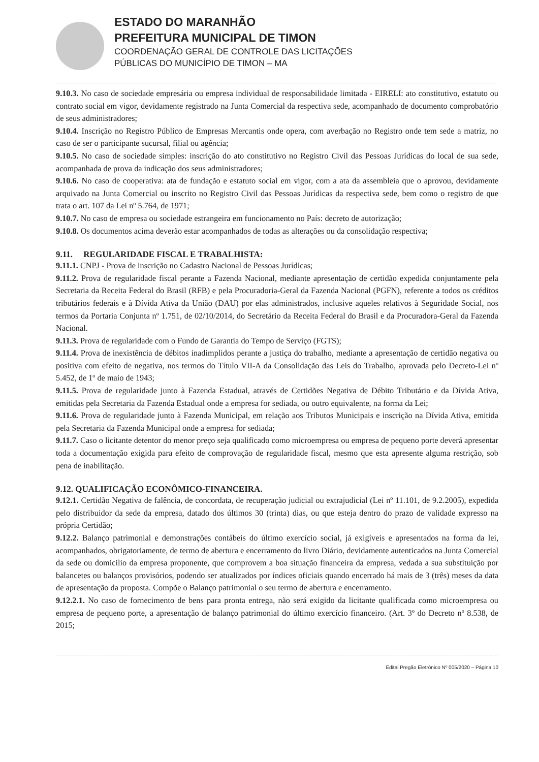ESTADO DO MARANHÃO
PREFEITURA MUNICIPAL DE TIMON
COORDENAÇÃO GERAL DE CONTROLE DAS LICITAÇÕES
PÚBLICAS DO MUNICÍPIO DE TIMON – MA
9.10.3. No caso de sociedade empresária ou empresa individual de responsabilidade limitada - EIRELI: ato constitutivo, estatuto ou contrato social em vigor, devidamente registrado na Junta Comercial da respectiva sede, acompanhado de documento comprobatório de seus administradores;
9.10.4. Inscrição no Registro Público de Empresas Mercantis onde opera, com averbação no Registro onde tem sede a matriz, no caso de ser o participante sucursal, filial ou agência;
9.10.5. No caso de sociedade simples: inscrição do ato constitutivo no Registro Civil das Pessoas Jurídicas do local de sua sede, acompanhada de prova da indicação dos seus administradores;
9.10.6. No caso de cooperativa: ata de fundação e estatuto social em vigor, com a ata da assembleia que o aprovou, devidamente arquivado na Junta Comercial ou inscrito no Registro Civil das Pessoas Jurídicas da respectiva sede, bem como o registro de que trata o art. 107 da Lei nº 5.764, de 1971;
9.10.7. No caso de empresa ou sociedade estrangeira em funcionamento no País: decreto de autorização;
9.10.8. Os documentos acima deverão estar acompanhados de todas as alterações ou da consolidação respectiva;
9.11. REGULARIDADE FISCAL E TRABALHISTA:
9.11.1. CNPJ - Prova de inscrição no Cadastro Nacional de Pessoas Jurídicas;
9.11.2. Prova de regularidade fiscal perante a Fazenda Nacional, mediante apresentação de certidão expedida conjuntamente pela Secretaria da Receita Federal do Brasil (RFB) e pela Procuradoria-Geral da Fazenda Nacional (PGFN), referente a todos os créditos tributários federais e à Dívida Ativa da União (DAU) por elas administrados, inclusive aqueles relativos à Seguridade Social, nos termos da Portaria Conjunta nº 1.751, de 02/10/2014, do Secretário da Receita Federal do Brasil e da Procuradora-Geral da Fazenda Nacional.
9.11.3. Prova de regularidade com o Fundo de Garantia do Tempo de Serviço (FGTS);
9.11.4. Prova de inexistência de débitos inadimplidos perante a justiça do trabalho, mediante a apresentação de certidão negativa ou positiva com efeito de negativa, nos termos do Título VII-A da Consolidação das Leis do Trabalho, aprovada pelo Decreto-Lei nº 5.452, de 1º de maio de 1943;
9.11.5. Prova de regularidade junto à Fazenda Estadual, através de Certidões Negativa de Débito Tributário e da Dívida Ativa, emitidas pela Secretaria da Fazenda Estadual onde a empresa for sediada, ou outro equivalente, na forma da Lei;
9.11.6. Prova de regularidade junto à Fazenda Municipal, em relação aos Tributos Municipais e inscrição na Dívida Ativa, emitida pela Secretaria da Fazenda Municipal onde a empresa for sediada;
9.11.7. Caso o licitante detentor do menor preço seja qualificado como microempresa ou empresa de pequeno porte deverá apresentar toda a documentação exigida para efeito de comprovação de regularidade fiscal, mesmo que esta apresente alguma restrição, sob pena de inabilitação.
9.12. QUALIFICAÇÃO ECONÔMICO-FINANCEIRA.
9.12.1. Certidão Negativa de falência, de concordata, de recuperação judicial ou extrajudicial (Lei nº 11.101, de 9.2.2005), expedida pelo distribuidor da sede da empresa, datado dos últimos 30 (trinta) dias, ou que esteja dentro do prazo de validade expresso na própria Certidão;
9.12.2. Balanço patrimonial e demonstrações contábeis do último exercício social, já exigíveis e apresentados na forma da lei, acompanhados, obrigatoriamente, de termo de abertura e encerramento do livro Diário, devidamente autenticados na Junta Comercial da sede ou domicilio da empresa proponente, que comprovem a boa situação financeira da empresa, vedada a sua substituição por balancetes ou balanços provisórios, podendo ser atualizados por índices oficiais quando encerrado há mais de 3 (três) meses da data de apresentação da proposta. Compõe o Balanço patrimonial o seu termo de abertura e encerramento.
9.12.2.1. No caso de fornecimento de bens para pronta entrega, não será exigido da licitante qualificada como microempresa ou empresa de pequeno porte, a apresentação de balanço patrimonial do último exercício financeiro. (Art. 3º do Decreto nº 8.538, de 2015;
Edital Pregão Eletrônico Nº 005/2020 – Página 10